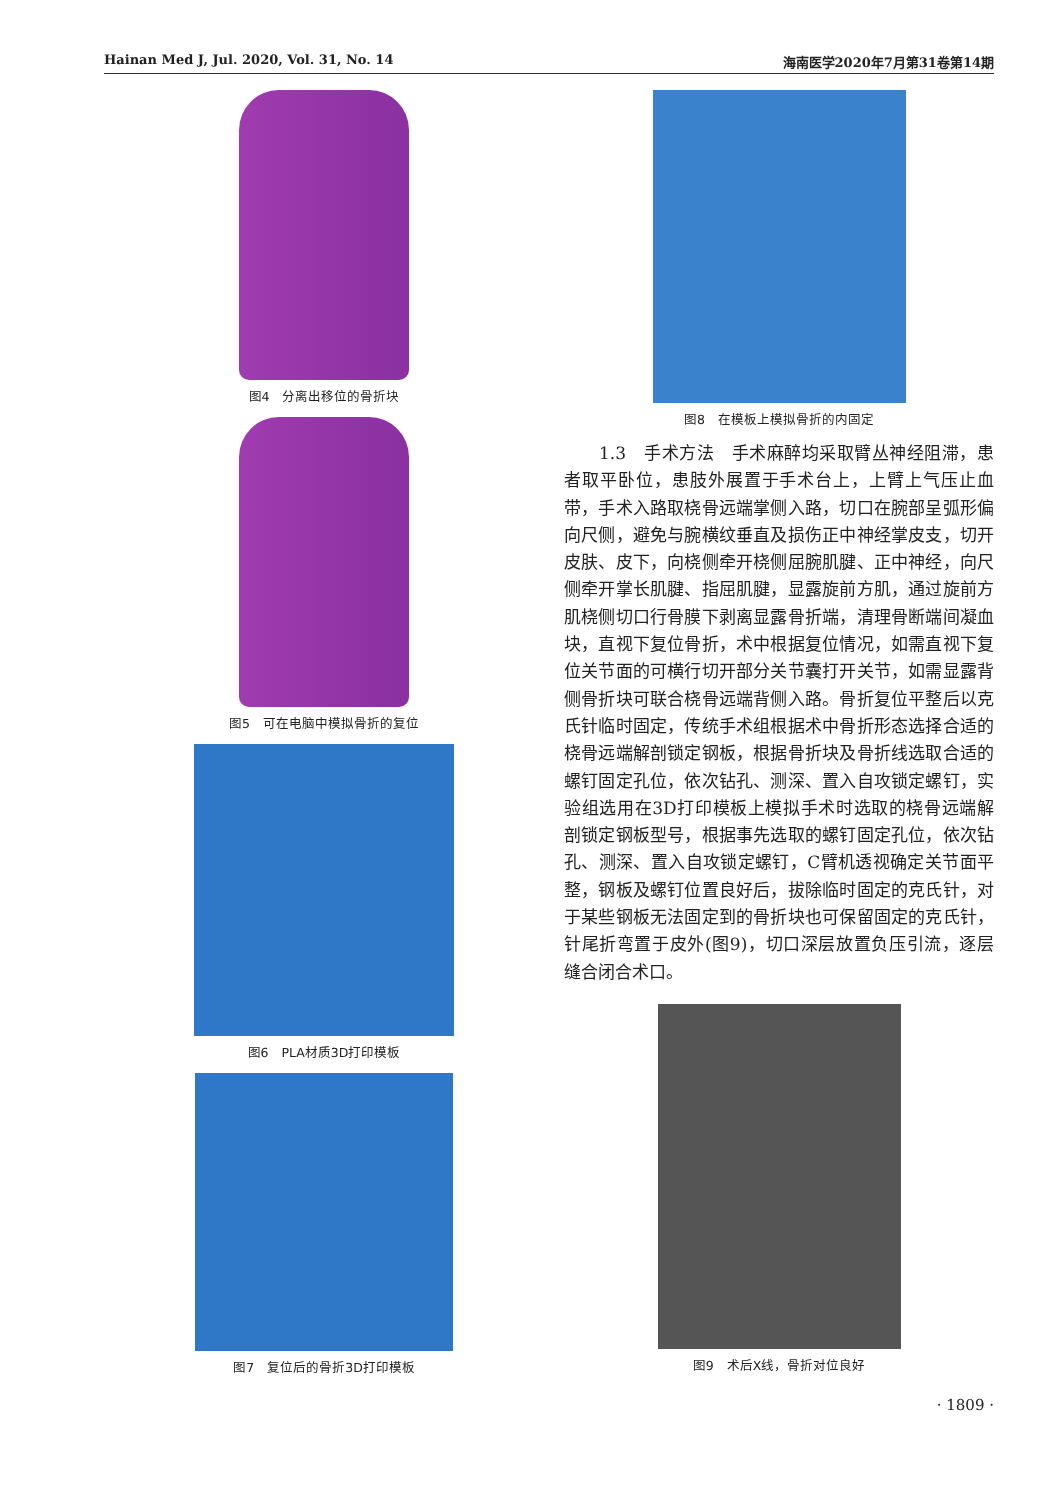Hainan Med J, Jul. 2020, Vol. 31, No. 14 海南医学2020年7月第31卷第14期
图4　分离出移位的骨折块
图5　可在电脑中模拟骨折的复位
图6　PLA材质3D打印模板
图7　复位后的骨折3D打印模板
图8　在模板上模拟骨折的内固定
　　1.3　手术方法　手术麻醉均采取臂丛神经阻滞，患者取平卧位，患肢外展置于手术台上，上臂上气压止血带，手术入路取桡骨远端掌侧入路，切口在腕部呈弧形偏向尺侧，避免与腕横纹垂直及损伤正中神经掌皮支，切开皮肤、皮下，向桡侧牵开桡侧屈腕肌腱、正中神经，向尺侧牵开掌长肌腱、指屈肌腱，显露旋前方肌，通过旋前方肌桡侧切口行骨膜下剥离显露骨折端，清理骨断端间凝血块，直视下复位骨折，术中根据复位情况，如需直视下复位关节面的可横行切开部分关节囊打开关节，如需显露背侧骨折块可联合桡骨远端背侧入路。骨折复位平整后以克氏针临时固定，传统手术组根据术中骨折形态选择合适的桡骨远端解剖锁定钢板，根据骨折块及骨折线选取合适的螺钉固定孔位，依次钻孔、测深、置入自攻锁定螺钉，实验组选用在3D打印模板上模拟手术时选取的桡骨远端解剖锁定钢板型号，根据事先选取的螺钉固定孔位，依次钻孔、测深、置入自攻锁定螺钉，C臂机透视确定关节面平整，钢板及螺钉位置良好后，拔除临时固定的克氏针，对于某些钢板无法固定到的骨折块也可保留固定的克氏针，针尾折弯置于皮外(图9)，切口深层放置负压引流，逐层缝合闭合术口。
图9　术后X线，骨折对位良好
· 1809 ·